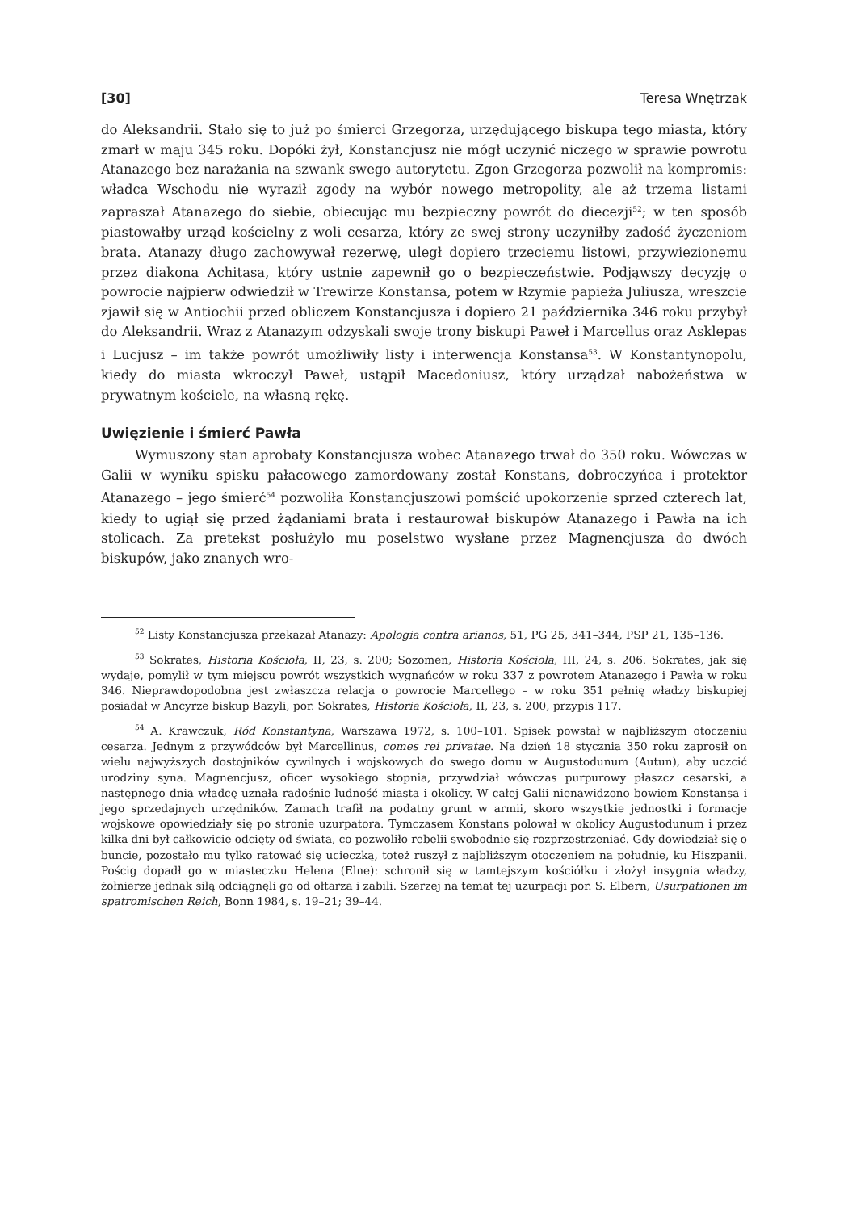[30] Teresa Wnętrzak
do Aleksandrii. Stało się to już po śmierci Grzegorza, urzędującego biskupa tego miasta, który zmarł w maju 345 roku. Dopóki żył, Konstancjusz nie mógł uczynić niczego w sprawie powrotu Atanazego bez narażania na szwank swego autorytetu. Zgon Grzegorza pozwolił na kompromis: władca Wschodu nie wyraził zgody na wybór nowego metropolity, ale aż trzema listami zapraszał Atanazego do siebie, obiecując mu bezpieczny powrót do diecezji<sup>52</sup>; w ten sposób piastowałby urząd kościelny z woli cesarza, który ze swej strony uczyniłby zadość życzeniom brata. Atanazy długo zachowywał rezerwę, uległ dopiero trzeciemu listowi, przywiezionemu przez diakona Achitasa, który ustnie zapewnił go o bezpieczeństwie. Podjąwszy decyzję o powrocie najpierw odwiedził w Trewirze Konstansa, potem w Rzymie papieża Juliusza, wreszcie zjawił się w Antiochii przed obliczem Konstancjusza i dopiero 21 października 346 roku przybył do Aleksandrii. Wraz z Atanazym odzyskali swoje trony biskupi Paweł i Marcellus oraz Asklepas i Lucjusz – im także powrót umożliwiły listy i interwencja Konstansa<sup>53</sup>. W Konstantynopolu, kiedy do miasta wkroczył Paweł, ustąpił Macedoniusz, który urządzał nabożeństwa w prywatnym kościele, na własną rękę.
Uwięzienie i śmierć Pawła
Wymuszony stan aprobaty Konstancjusza wobec Atanazego trwał do 350 roku. Wówczas w Galii w wyniku spisku pałacowego zamordowany został Konstans, dobroczyńca i protektor Atanazego – jego śmierć<sup>54</sup> pozwoliła Konstancjuszowi pomścić upokorzenie sprzed czterech lat, kiedy to ugiął się przed żądaniami brata i restaurował biskupów Atanazego i Pawła na ich stolicach. Za pretekst posłużyło mu poselstwo wysłane przez Magnencjusza do dwóch biskupów, jako znanych wro-
<sup>52</sup> Listy Konstancjusza przekazał Atanazy: Apologia contra arianos, 51, PG 25, 341–344, PSP 21, 135–136.
<sup>53</sup> Sokrates, Historia Kościoła, II, 23, s. 200; Sozomen, Historia Kościoła, III, 24, s. 206. Sokrates, jak się wydaje, pomylił w tym miejscu powrót wszystkich wygnańców w roku 337 z powrotem Atanazego i Pawła w roku 346. Nieprawdopodobna jest zwłaszcza relacja o powrocie Marcellego – w roku 351 pełnię władzy biskupiej posiadał w Ancyrze biskup Bazyli, por. Sokrates, Historia Kościoła, II, 23, s. 200, przypis 117.
<sup>54</sup> A. Krawczuk, Ród Konstantyna, Warszawa 1972, s. 100–101. Spisek powstał w najbliższym otoczeniu cesarza. Jednym z przywódców był Marcellinus, comes rei privatae. Na dzień 18 stycznia 350 roku zaprosił on wielu najwyższych dostojników cywilnych i wojskowych do swego domu w Augustodunum (Autun), aby uczcić urodziny syna. Magnencjusz, oficer wysokiego stopnia, przywdział wówczas purpurowy płaszcz cesarski, a następnego dnia władcę uznała radośnie ludność miasta i okolicy. W całej Galii nienawidzono bowiem Konstansa i jego sprzedajnych urzędników. Zamach trafił na podatny grunt w armii, skoro wszystkie jednostki i formacje wojskowe opowiedziały się po stronie uzurpatora. Tymczasem Konstans polował w okolicy Augustodunum i przez kilka dni był całkowicie odcięty od świata, co pozwoliło rebelii swobodnie się rozprzestrzeniać. Gdy dowiedział się o buncie, pozostało mu tylko ratować się ucieczką, toteż ruszył z najbliższym otoczeniem na południe, ku Hiszpanii. Pościg dopadł go w miasteczku Helena (Elne): schronił się w tamtejszym kościółku i złożył insygnia władzy, żołnierze jednak siłą odciągnęli go od ołtarza i zabili. Szerzej na temat tej uzurpacji por. S. Elbern, Usurpationen im spatromischen Reich, Bonn 1984, s. 19–21; 39–44.